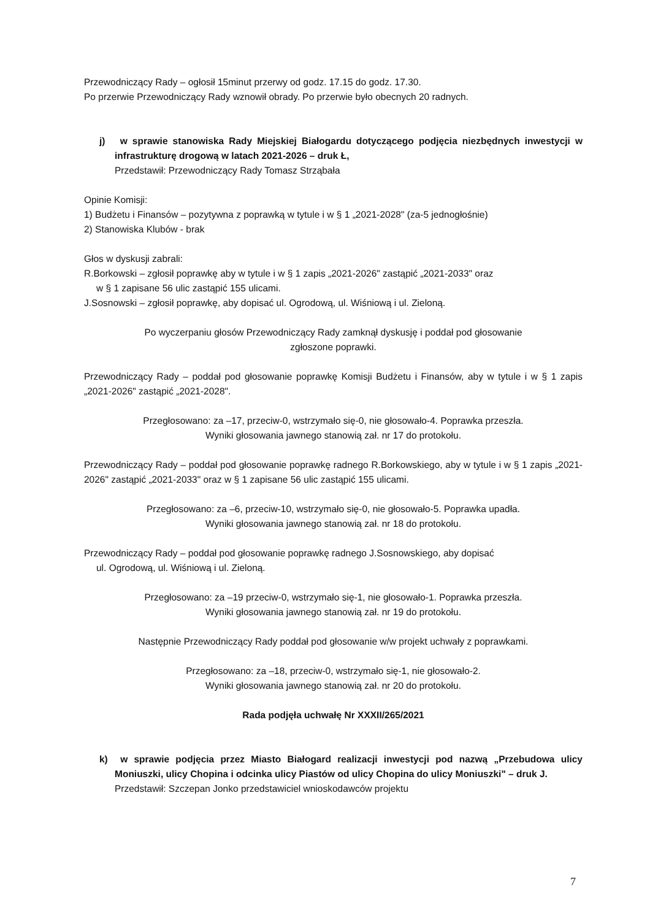Przewodniczący Rady – ogłosił 15minut przerwy od godz. 17.15 do godz. 17.30.
Po przerwie Przewodniczący Rady wznowił obrady. Po przerwie było obecnych 20 radnych.
j) w sprawie stanowiska Rady Miejskiej Białogardu dotyczącego podjęcia niezbędnych inwestycji w infrastrukturę drogową w latach 2021-2026 – druk Ł,
Przedstawił: Przewodniczący Rady Tomasz Strząbała
Opinie Komisji:
1) Budżetu i Finansów – pozytywna z poprawką w tytule i w § 1 „2021-2028" (za-5 jednogłośnie)
2) Stanowiska Klubów - brak
Głos w dyskusji zabrali:
R.Borkowski – zgłosił poprawkę aby w tytule i w § 1 zapis „2021-2026" zastąpić „2021-2033" oraz
w § 1 zapisane 56 ulic zastąpić 155 ulicami.
J.Sosnowski – zgłosił poprawkę, aby dopisać ul. Ogrodową, ul. Wiśniową i ul. Zieloną.
Po wyczerpaniu głosów Przewodniczący Rady zamknął dyskusję i poddał pod głosowanie
zgłoszone poprawki.
Przewodniczący Rady – poddał pod głosowanie poprawkę Komisji Budżetu i Finansów, aby w tytule i w § 1 zapis „2021-2026" zastąpić „2021-2028".
Przegłosowano: za –17, przeciw-0, wstrzymało się-0, nie głosowało-4. Poprawka przeszła.
Wyniki głosowania jawnego stanowią zał. nr 17 do protokołu.
Przewodniczący Rady – poddał pod głosowanie poprawkę radnego R.Borkowskiego, aby w tytule i w § 1 zapis „2021-2026" zastąpić „2021-2033" oraz w § 1 zapisane 56 ulic zastąpić 155 ulicami.
Przegłosowano: za –6, przeciw-10, wstrzymało się-0, nie głosowało-5. Poprawka upadła.
Wyniki głosowania jawnego stanowią zał. nr 18 do protokołu.
Przewodniczący Rady – poddał pod głosowanie poprawkę radnego J.Sosnowskiego, aby dopisać
ul. Ogrodową, ul. Wiśniową i ul. Zieloną.
Przegłosowano: za –19 przeciw-0, wstrzymało się-1, nie głosowało-1. Poprawka przeszła.
Wyniki głosowania jawnego stanowią zał. nr 19 do protokołu.
Następnie Przewodniczący Rady poddał pod głosowanie w/w projekt uchwały z poprawkami.
Przegłosowano: za –18, przeciw-0, wstrzymało się-1, nie głosowało-2.
Wyniki głosowania jawnego stanowią zał. nr 20 do protokołu.
Rada podjęła uchwałę Nr XXXII/265/2021
k) w sprawie podjęcia przez Miasto Białogard realizacji inwestycji pod nazwą „Przebudowa ulicy Moniuszki, ulicy Chopina i odcinka ulicy Piastów od ulicy Chopina do ulicy Moniuszki" – druk J.
Przedstawił: Szczepan Jonko przedstawiciel wnioskodawców projektu
7